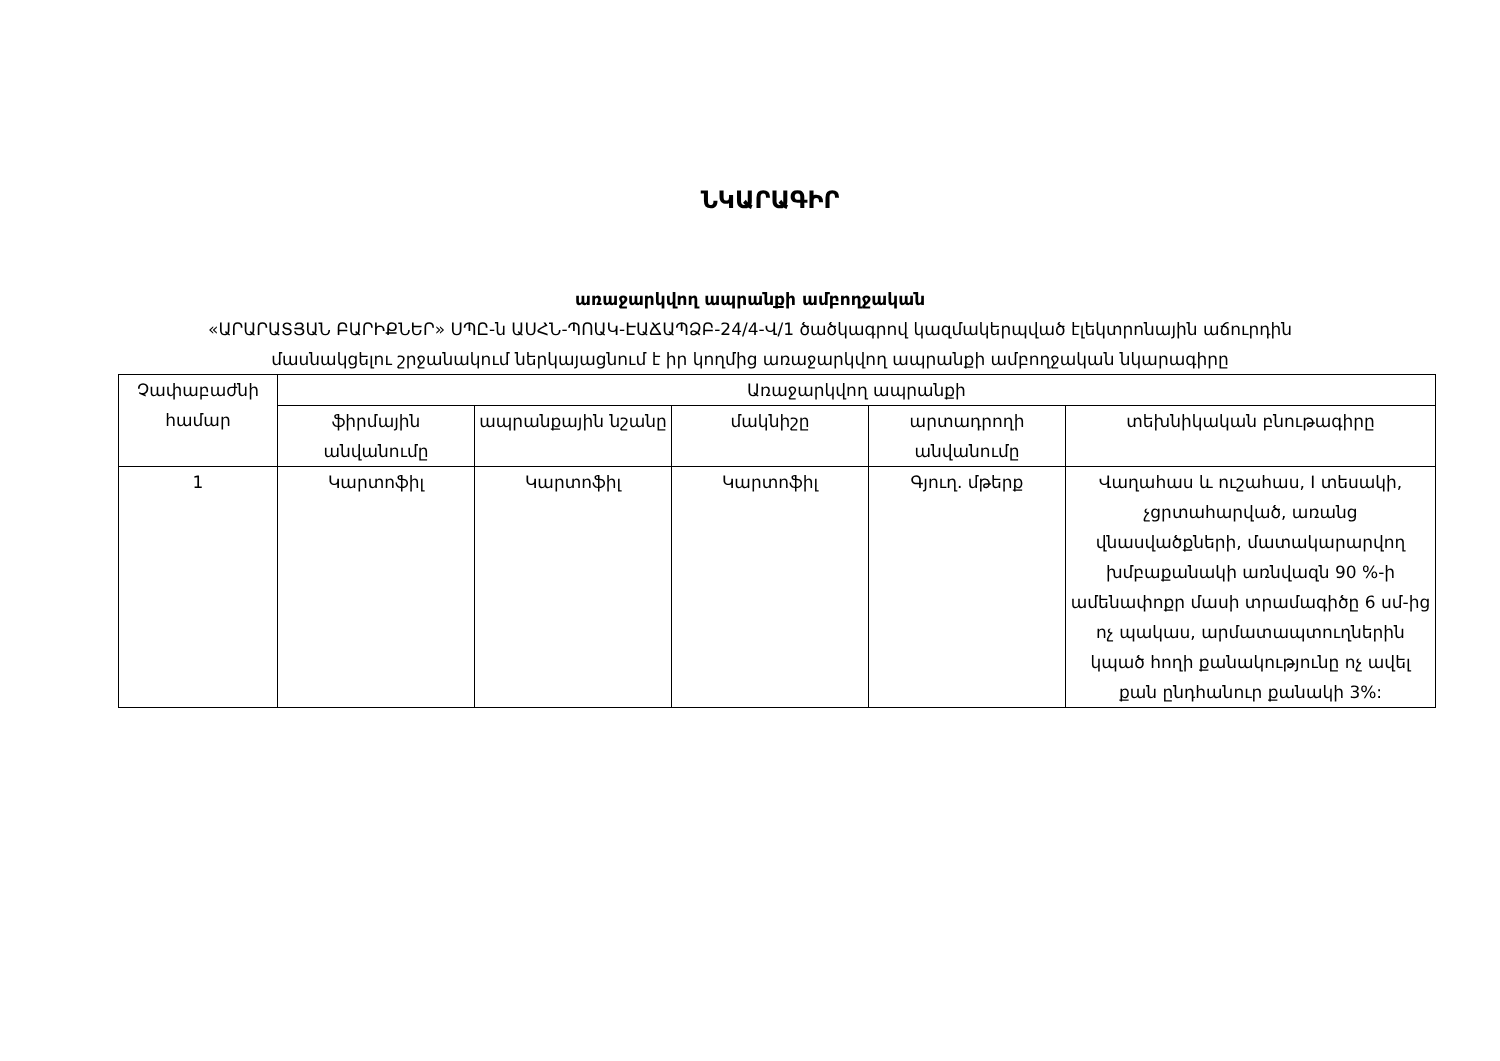ՆԿԱՐԱԳԻՐ
առաջարկվող ապրանքի ամբողջական
«ԱՐԱՐԱՏՅԱՆ ԲԱՐԻՔՆԵՐ» ՍՊԸ-ն ԱՍՀՆ-ՊՈԱԿ-ԷԱՃԱՊՁԲ-24/4-Վ/1 ծածկագրով կազմակերպված էլեկտրոնային աճուրդին
մասնակցելու շրջանակում ներկայացնում է իր կողմից առաջարկվող ապրանքի ամբողջական նկարագիրը
| Չափաբաժնի համար | Առաջարկվող ապրանքի | | | | |
| --- | --- | --- | --- | --- | --- |
| | ֆիրմային անվանումը | ապրանքային նշանը | մակնիշը | արտադրողի անվանումը | տեխնիկական բնութագիրը |
| 1 | Կարտոֆիլ | Կարտոֆիլ | Կարտոֆիլ | Գյուղ. մթերք | Վաղահաս և ուշահաս, I տեսակի, չցրտահարված, առանց վնասվածքների, մատակարարվող խմբաքանակի առնվազն 90 %-ի ամենափոքր մասի տրամագիծը 6 սմ-ից ոչ պակաս, արմատապտուղներին կպած հողի քանակությունը ոչ ավել քան ընդհանուր քանակի 3%: |